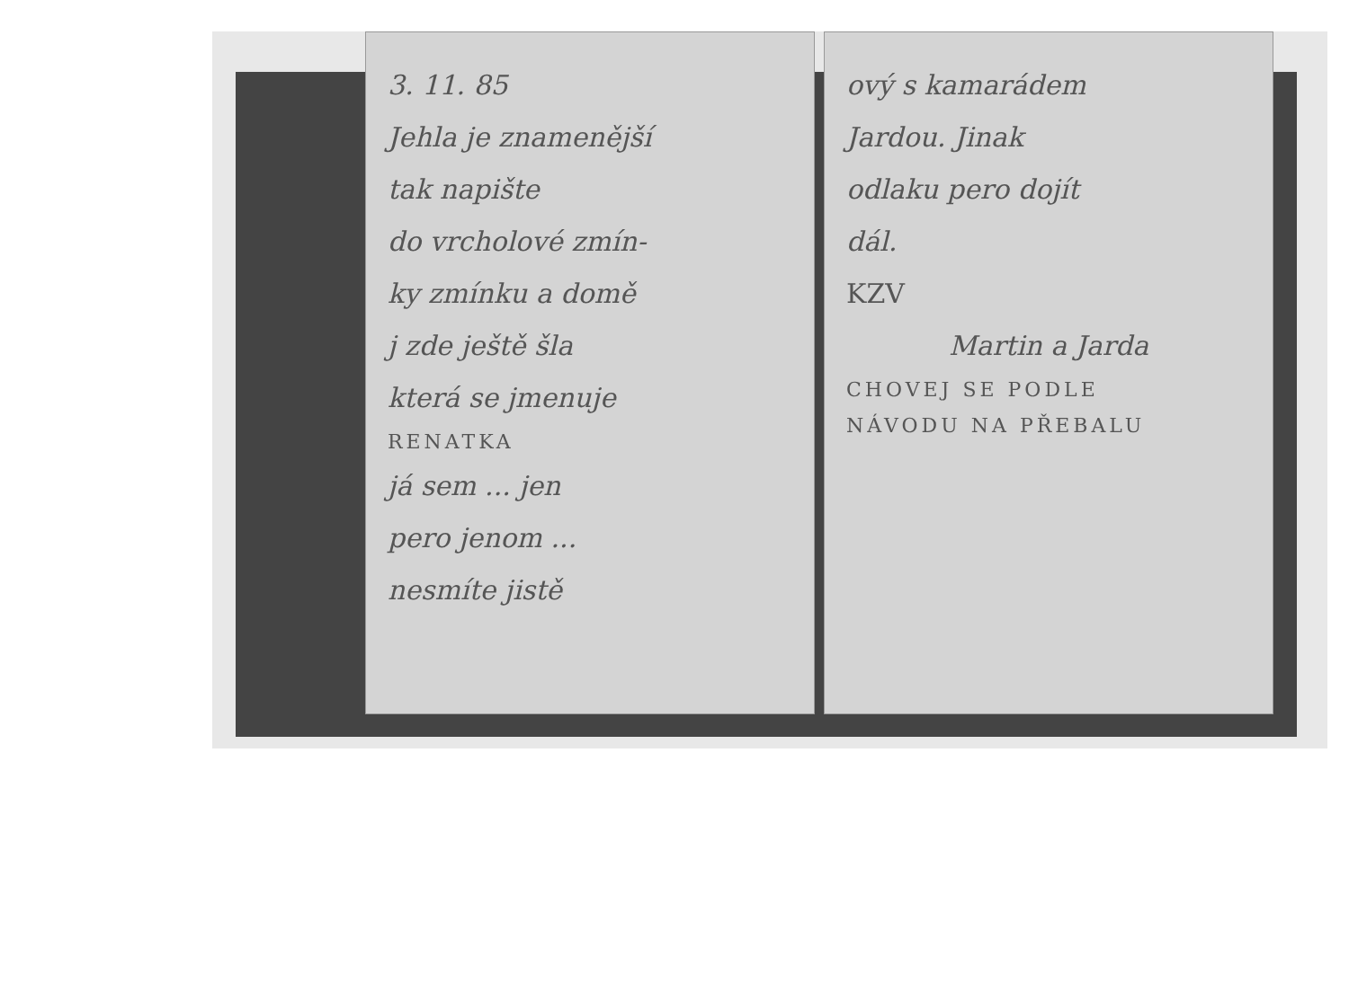3. 11. 85
Jehla je znamenější
tak napište
do vrcholové zmín-
ky zmínku a domě
j zde ještě šla
která se jmenuje
RENATKA
já sem ... jen
pero jenom ...
nesmíte jistě
ový s kamarádem
Jardou. Jinak
odlaku pero dojít
dál.
KZV
Martin a Jarda
CHOVEJ SE PODLE
NÁVODU NA PŘEBALU